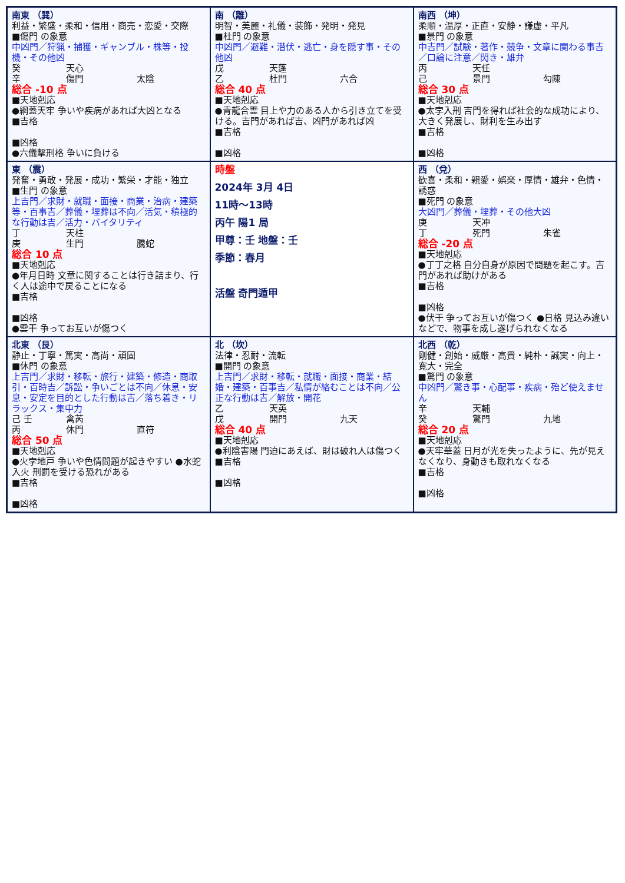| 南東 （巽） 利益・繁盛・柔和・信用・商売・恋愛・交際 ■傷門 の象意 中凶門／狩猟・捕獲・ギャンブル・株等・投機・その他凶 癸 天心 辛 傷門 太陰 総合 -10 点 ■天地剋応 ●網蓋天牢 争いや疾病があれば大凶となる ■吉格 ■凶格 ●六儀撃刑格 争いに負ける | 南 （離） 明智・美麗・礼儀・装飾・発明・発見 ■杜門 の象意 中凶門／避難・潜伏・逃亡・身を隠す事・その他凶 戊 天蓬 乙 杜門 六合 総合 40 点 ■天地剋応 ●青龍合霊 目上や力のある人から引き立てを受ける。吉門があれば吉、凶門があれば凶 ■吉格 ■凶格 | 南西 （坤） 柔順・温厚・正直・安静・謙虚・平凡 ■景門 の象意 中吉門／試験・著作・競争・文章に関わる事吉／口論に注意／閃き・雄弁 丙 天任 己 景門 勾陳 総合 30 点 ■天地剋応 ●太孛入刑 吉門を得れば社会的な成功により、大きく発展し、財利を生み出す ■吉格 ■凶格 |
| 東 （震） 発奮・勇敢・発展・成功・繁栄・才能・独立 ■生門 の象意 上吉門／求財・就職・面接・商業・治病・建築等・百事吉／葬儀・埋葬は不向／活気・積極的な行動は吉／活力・バイタリティ 丁 天柱 庚 生門 騰蛇 総合 10 点 ■天地剋応 ●年月日時 文章に関することは行き詰まり、行く人は途中で戻ることになる ■吉格 ■凶格 ●雲干 争ってお互いが傷つく | 時盤 2024年 3月 4日 11時～13時 丙午 陽1 局 甲尊：壬 地盤：壬 季節：春月 活盤 奇門遁甲 | 西 （兌） 歓喜・柔和・親愛・娯楽・厚情・雄弁・色情・誘惑 ■死門 の象意 大凶門／葬儀・埋葬・その他大凶 庚 天冲 丁 死門 朱雀 総合 -20 点 ■天地剋応 ●丁丁之格 自分自身が原因で問題を起こす。吉門があれば助けがある ■吉格 ■凶格 ●伏干 争ってお互いが傷つく ●日格 見込み違いなどで、物事を成し遂げられなくなる |
| 北東 （艮） 静止・丁寧・篤実・高尚・頑固 ■休門 の象意 上吉門／求財・移転・旅行・建築・修造・商取引・百時吉／訴訟・争いごとは不向／休息・安息・安定を目的とした行動は吉／落ち着き・リラックス・集中力 己 壬 禽芮 丙 休門 直符 総合 50 点 ■天地剋応 ●火孛地戸 争いや色情問題が起きやすい ●水蛇入火 刑罰を受ける恐れがある ■吉格 ■凶格 | 北 （坎） 法律・忍耐・流転 ■開門 の象意 上吉門／求財・移転・就職・面接・商業・結婚・建築・百事吉／私情が絡むことは不向／公正な行動は吉／解放・開花 乙 天英 戊 開門 九天 総合 40 点 ■天地剋応 ●利陰害陽 門迫にあえば、財は破れ人は傷つく ■吉格 ■凶格 | 北西 （乾） 剛健・創始・威厳・高貴・純朴・誠実・向上・寛大・完全 ■驚門 の象意 中凶門／驚き事・心配事・疾病・殆ど使えません 辛 天輔 癸 驚門 九地 総合 20 点 ■天地剋応 ●天牢華蓋 日月が光を失ったように、先が見えなくなり、身動きも取れなくなる ■吉格 ■凶格 |